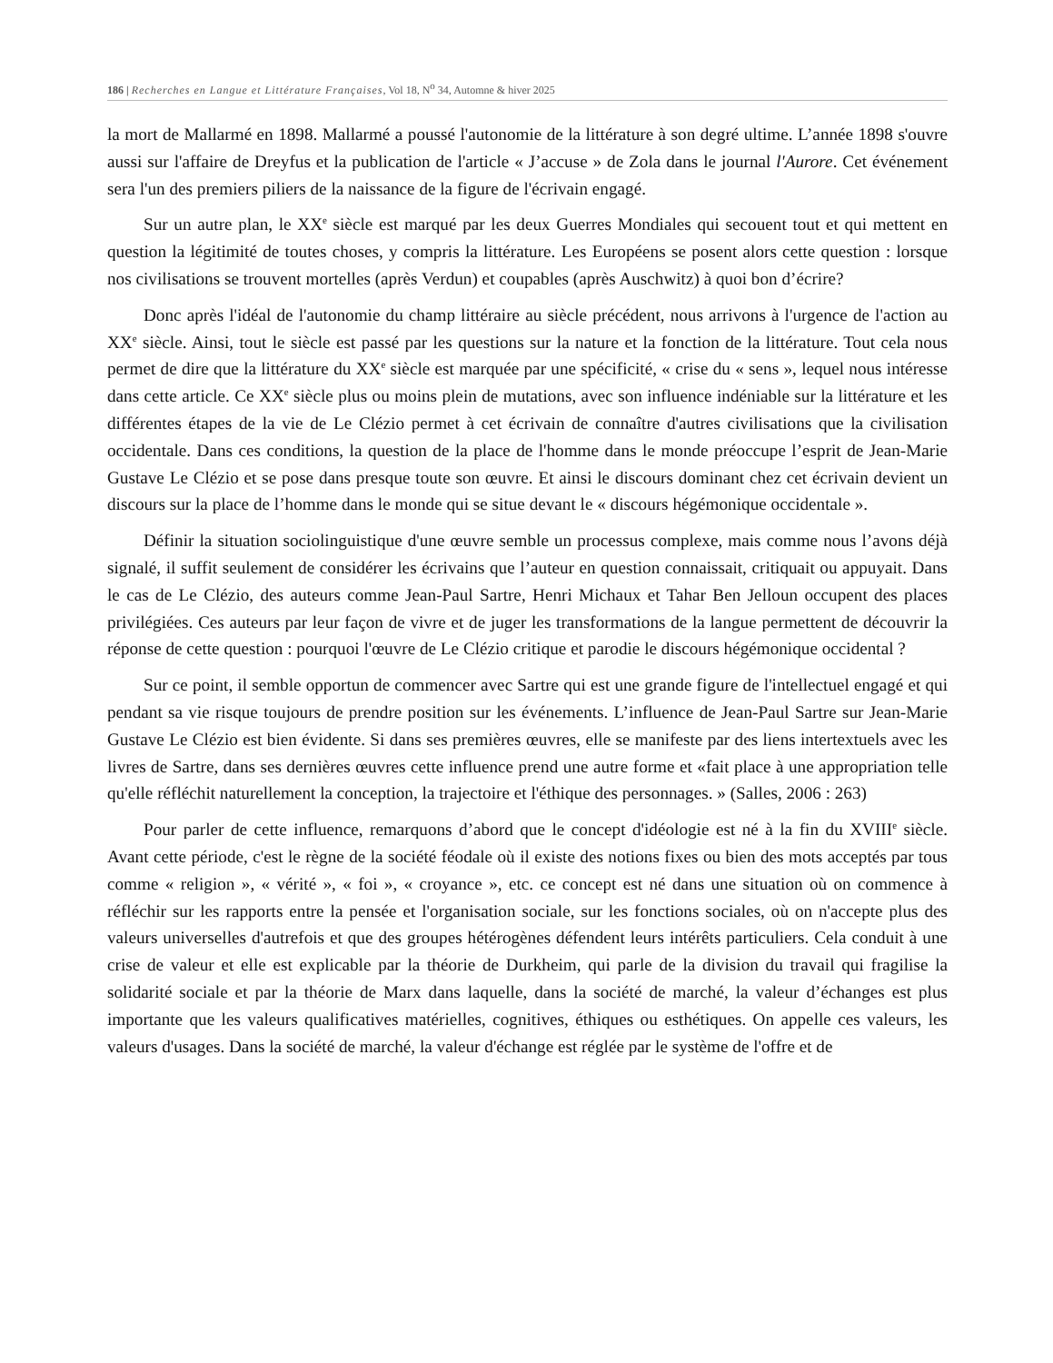186 | Recherches en Langue et Littérature Françaises, Vol 18, N<sup>o</sup> 34, Automne & hiver 2025
la mort de Mallarmé en 1898. Mallarmé a poussé l'autonomie de la littérature à son degré ultime. L’année 1898 s'ouvre aussi sur l'affaire de Dreyfus et la publication de l'article « J’accuse » de Zola dans le journal l'Aurore. Cet événement sera l'un des premiers piliers de la naissance de la figure de l'écrivain engagé.
Sur un autre plan, le XX<sup>e</sup> siècle est marqué par les deux Guerres Mondiales qui secouent tout et qui mettent en question la légitimité de toutes choses, y compris la littérature. Les Européens se posent alors cette question : lorsque nos civilisations se trouvent mortelles (après Verdun) et coupables (après Auschwitz) à quoi bon d’écrire?
Donc après l'idéal de l'autonomie du champ littéraire au siècle précédent, nous arrivons à l'urgence de l'action au XX<sup>e</sup> siècle. Ainsi, tout le siècle est passé par les questions sur la nature et la fonction de la littérature. Tout cela nous permet de dire que la littérature du XX<sup>e</sup> siècle est marquée par une spécificité, « crise du « sens », lequel nous intéresse dans cette article. Ce XX<sup>e</sup> siècle plus ou moins plein de mutations, avec son influence indéniable sur la littérature et les différentes étapes de la vie de Le Clézio permet à cet écrivain de connaître d'autres civilisations que la civilisation occidentale. Dans ces conditions, la question de la place de l'homme dans le monde préoccupe l’esprit de Jean-Marie Gustave Le Clézio et se pose dans presque toute son œuvre. Et ainsi le discours dominant chez cet écrivain devient un discours sur la place de l’homme dans le monde qui se situe devant le « discours hégémonique occidentale ».
Définir la situation sociolinguistique d'une œuvre semble un processus complexe, mais comme nous l’avons déjà signalé, il suffit seulement de considérer les écrivains que l’auteur en question connaissait, critiquait ou appuyait. Dans le cas de Le Clézio, des auteurs comme Jean-Paul Sartre, Henri Michaux et Tahar Ben Jelloun occupent des places privilégiées. Ces auteurs par leur façon de vivre et de juger les transformations de la langue permettent de découvrir la réponse de cette question : pourquoi l'œuvre de Le Clézio critique et parodie le discours hégémonique occidental ?
Sur ce point, il semble opportun de commencer avec Sartre qui est une grande figure de l'intellectuel engagé et qui pendant sa vie risque toujours de prendre position sur les événements. L’influence de Jean-Paul Sartre sur Jean-Marie Gustave Le Clézio est bien évidente. Si dans ses premières œuvres, elle se manifeste par des liens intertextuels avec les livres de Sartre, dans ses dernières œuvres cette influence prend une autre forme et «fait place à une appropriation telle qu'elle réfléchit naturellement la conception, la trajectoire et l'éthique des personnages. » (Salles, 2006 : 263)
Pour parler de cette influence, remarquons d’abord que le concept d'idéologie est né à la fin du XVIII<sup>e</sup> siècle. Avant cette période, c'est le règne de la société féodale où il existe des notions fixes ou bien des mots acceptés par tous comme « religion », « vérité », « foi », « croyance », etc. ce concept est né dans une situation où on commence à réfléchir sur les rapports entre la pensée et l'organisation sociale, sur les fonctions sociales, où on n'accepte plus des valeurs universelles d'autrefois et que des groupes hétérogènes défendent leurs intérêts particuliers. Cela conduit à une crise de valeur et elle est explicable par la théorie de Durkheim, qui parle de la division du travail qui fragilise la solidarité sociale et par la théorie de Marx dans laquelle, dans la société de marché, la valeur d’échanges est plus importante que les valeurs qualificatives matérielles, cognitives, éthiques ou esthétiques. On appelle ces valeurs, les valeurs d'usages. Dans la société de marché, la valeur d'échange est réglée par le système de l'offre et de